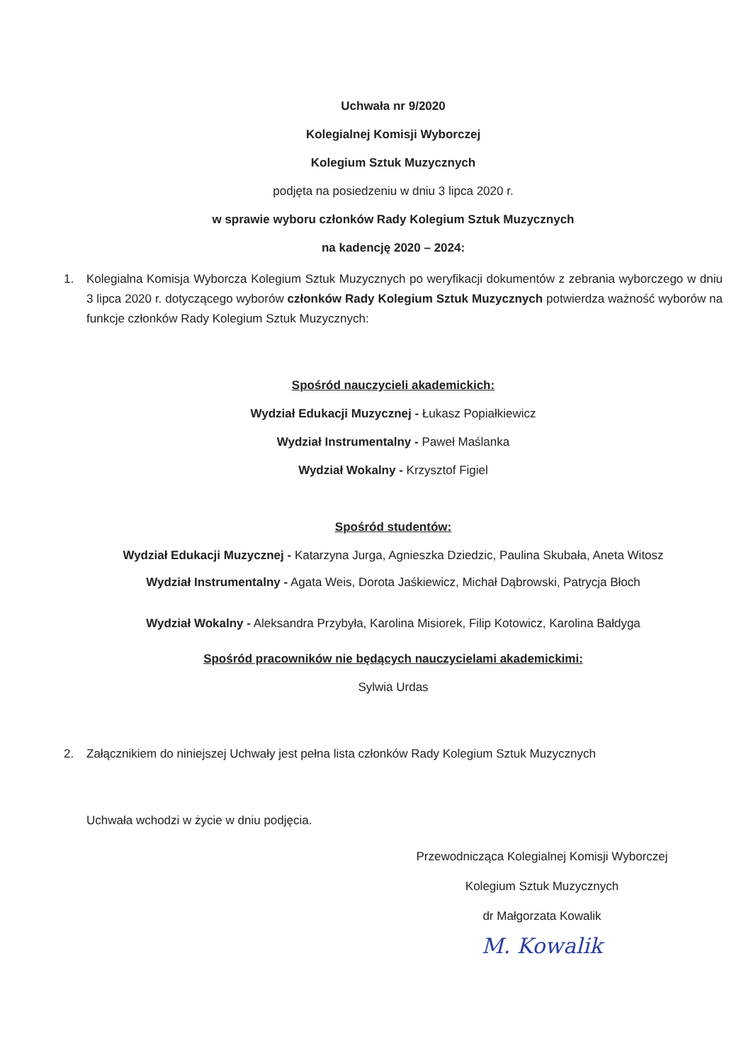Uchwała nr 9/2020
Kolegialnej Komisji Wyborczej
Kolegium Sztuk Muzycznych
podjęta na posiedzeniu w dniu 3 lipca 2020 r.
w sprawie wyboru członków Rady Kolegium Sztuk Muzycznych
na kadencję 2020 – 2024:
1. Kolegialna Komisja Wyborcza Kolegium Sztuk Muzycznych po weryfikacji dokumentów z zebrania wyborczego w dniu 3 lipca 2020 r. dotyczącego wyborów członków Rady Kolegium Sztuk Muzycznych potwierdza ważność wyborów na funkcje członków Rady Kolegium Sztuk Muzycznych:
Spośród nauczycieli akademickich:
Wydział Edukacji Muzycznej - Łukasz Popiałkiewicz
Wydział Instrumentalny - Paweł Maślanka
Wydział Wokalny - Krzysztof Figiel
Spośród studentów:
Wydział Edukacji Muzycznej - Katarzyna Jurga, Agnieszka Dziedzic, Paulina Skubała, Aneta Witosz
Wydział Instrumentalny - Agata Weis, Dorota Jaśkiewicz, Michał Dąbrowski, Patrycja Błoch
Wydział Wokalny - Aleksandra Przybyła, Karolina Misiorek, Filip Kotowicz, Karolina Bałdyga
Spośród pracowników nie będących nauczycielami akademickimi:
Sylwia Urdas
2. Załącznikiem do niniejszej Uchwały jest pełna lista członków Rady Kolegium Sztuk Muzycznych
Uchwała wchodzi w życie w dniu podjęcia.
Przewodnicząca Kolegialnej Komisji Wyborczej
Kolegium Sztuk Muzycznych
dr Małgorzata Kowalik
M. Kowalik